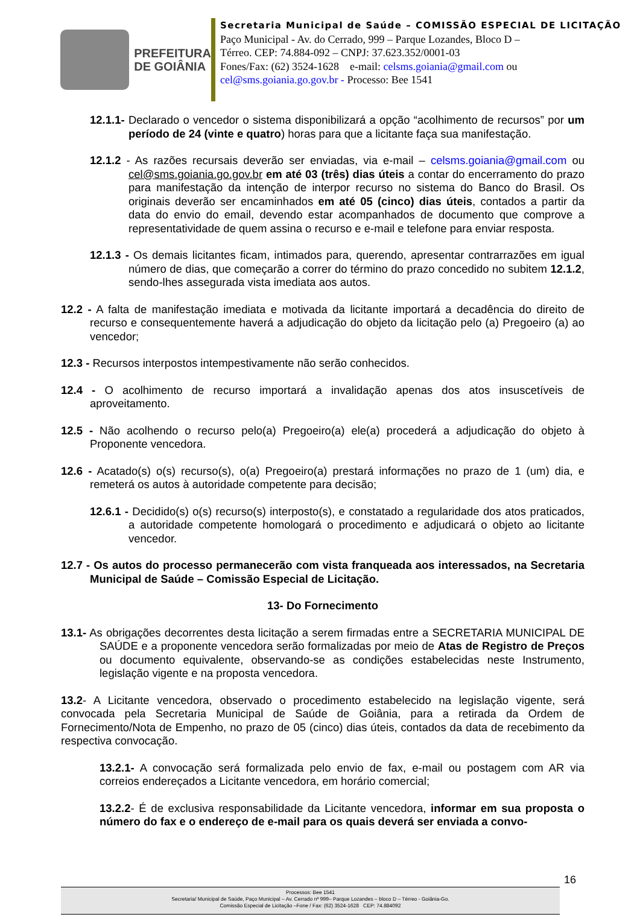PREFEITURA
DE GOIÂNIA
Secretaria Municipal de Saúde – COMISSÃO ESPECIAL DE LICITAÇÃO
Paço Municipal - Av. do Cerrado, 999 – Parque Lozandes, Bloco D –
Térreo. CEP: 74.884-092 – CNPJ: 37.623.352/0001-03
Fones/Fax: (62) 3524-1628 e-mail: celsms.goiania@gmail.com ou
cel@sms.goiania.go.gov.br - Processo: Bee 1541
12.1.1- Declarado o vencedor o sistema disponibilizará a opção “acolhimento de recursos” por um período de 24 (vinte e quatro) horas para que a licitante faça sua manifestação.
12.1.2 - As razões recursais deverão ser enviadas, via e-mail – celsms.goiania@gmail.com ou cel@sms.goiania.go.gov.br em até 03 (três) dias úteis a contar do encerramento do prazo para manifestação da intenção de interpor recurso no sistema do Banco do Brasil. Os originais deverão ser encaminhados em até 05 (cinco) dias úteis, contados a partir da data do envio do email, devendo estar acompanhados de documento que comprove a representatividade de quem assina o recurso e e-mail e telefone para enviar resposta.
12.1.3 - Os demais licitantes ficam, intimados para, querendo, apresentar contrarrazões em igual número de dias, que começarão a correr do término do prazo concedido no subitem 12.1.2, sendo-lhes assegurada vista imediata aos autos.
12.2 - A falta de manifestação imediata e motivada da licitante importará a decadência do direito de recurso e consequentemente haverá a adjudicação do objeto da licitação pelo (a) Pregoeiro (a) ao vencedor;
12.3 - Recursos interpostos intempestivamente não serão conhecidos.
12.4 - O acolhimento de recurso importará a invalidação apenas dos atos insuscetíveis de aproveitamento.
12.5 - Não acolhendo o recurso pelo(a) Pregoeiro(a) ele(a) procederá a adjudicação do objeto à Proponente vencedora.
12.6 - Acatado(s) o(s) recurso(s), o(a) Pregoeiro(a) prestará informações no prazo de 1 (um) dia, e remeterá os autos à autoridade competente para decisão;
12.6.1 - Decidido(s) o(s) recurso(s) interposto(s), e constatado a regularidade dos atos praticados, a autoridade competente homologará o procedimento e adjudicará o objeto ao licitante vencedor.
12.7 - Os autos do processo permanecerão com vista franqueada aos interessados, na Secretaria Municipal de Saúde – Comissão Especial de Licitação.
13- Do Fornecimento
13.1- As obrigações decorrentes desta licitação a serem firmadas entre a SECRETARIA MUNICIPAL DE SAÚDE e a proponente vencedora serão formalizadas por meio de Atas de Registro de Preços ou documento equivalente, observando-se as condições estabelecidas neste Instrumento, legislação vigente e na proposta vencedora.
13.2- A Licitante vencedora, observado o procedimento estabelecido na legislação vigente, será convocada pela Secretaria Municipal de Saúde de Goiânia, para a retirada da Ordem de Fornecimento/Nota de Empenho, no prazo de 05 (cinco) dias úteis, contados da data de recebimento da respectiva convocação.
13.2.1- A convocação será formalizada pelo envio de fax, e-mail ou postagem com AR via correios endereçados a Licitante vencedora, em horário comercial;
13.2.2- É de exclusiva responsabilidade da Licitante vencedora, informar em sua proposta o número do fax e o endereço de e-mail para os quais deverá ser enviada a convo-
16
Processos: Bee 1541
Secretaria/ Municipal de Saúde, Paço Municipal – Av. Cerrado nº 999– Parque Lozandes – bloco D – Térreo - Goiânia-Go.
Comissão Especial de Licitação –Fone / Fax: (62) 3524-1628 CEP: 74.884092